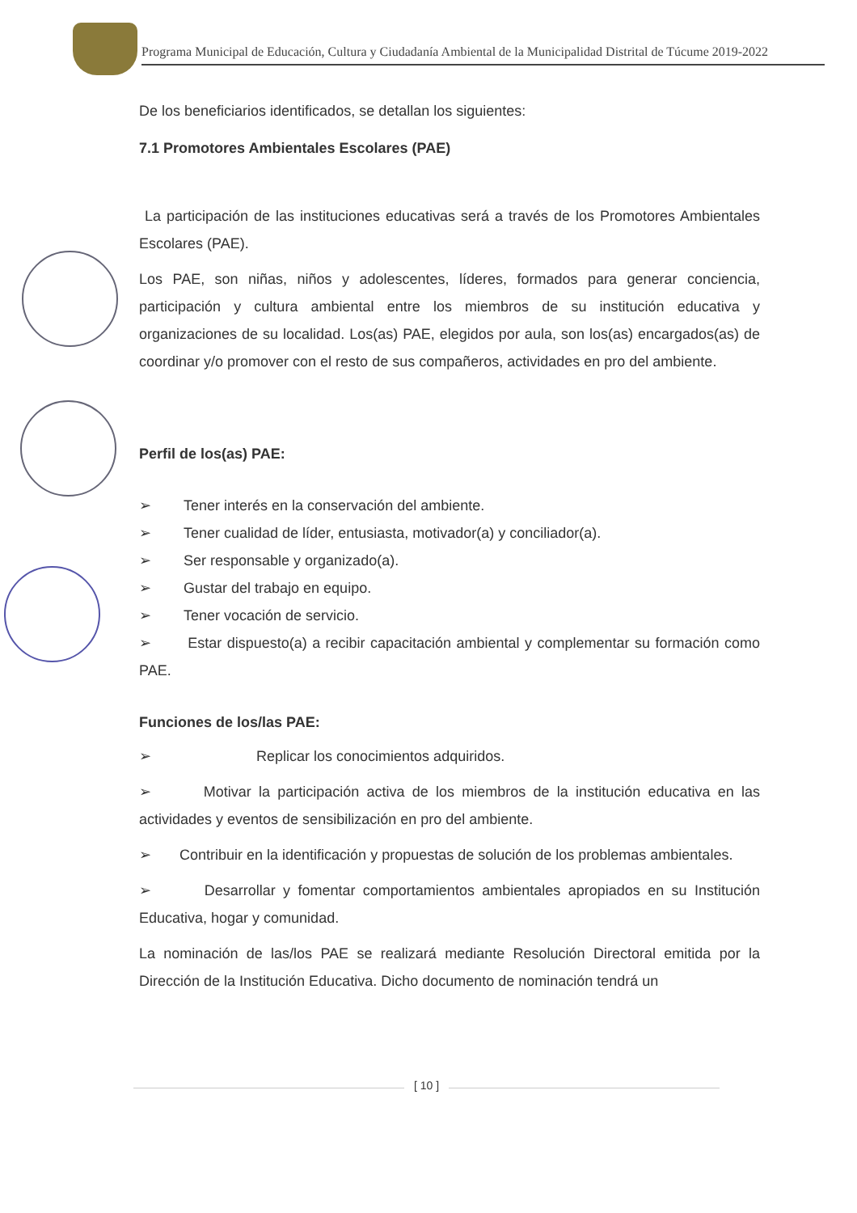Programa Municipal de Educación, Cultura y Ciudadanía Ambiental de la Municipalidad Distrital de Túcume 2019-2022
De los beneficiarios identificados, se detallan los siguientes:
7.1 Promotores Ambientales Escolares (PAE)
La participación de las instituciones educativas será a través de los Promotores Ambientales Escolares (PAE).
Los PAE, son niñas, niños y adolescentes, líderes, formados para generar conciencia, participación y cultura ambiental entre los miembros de su institución educativa y organizaciones de su localidad. Los(as) PAE, elegidos por aula, son los(as) encargados(as) de coordinar y/o promover con el resto de sus compañeros, actividades en pro del ambiente.
Perfil de los(as) PAE:
➢ Tener interés en la conservación del ambiente.
➢ Tener cualidad de líder, entusiasta, motivador(a) y conciliador(a).
➢ Ser responsable y organizado(a).
➢ Gustar del trabajo en equipo.
➢ Tener vocación de servicio.
➢ Estar dispuesto(a) a recibir capacitación ambiental y complementar su formación como PAE.
Funciones de los/las PAE:
➢ Replicar los conocimientos adquiridos.
➢ Motivar la participación activa de los miembros de la institución educativa en las actividades y eventos de sensibilización en pro del ambiente.
➢ Contribuir en la identificación y propuestas de solución de los problemas ambientales.
➢ Desarrollar y fomentar comportamientos ambientales apropiados en su Institución Educativa, hogar y comunidad.
La nominación de las/los PAE se realizará mediante Resolución Directoral emitida por la Dirección de la Institución Educativa. Dicho documento de nominación tendrá un
[ 10 ]